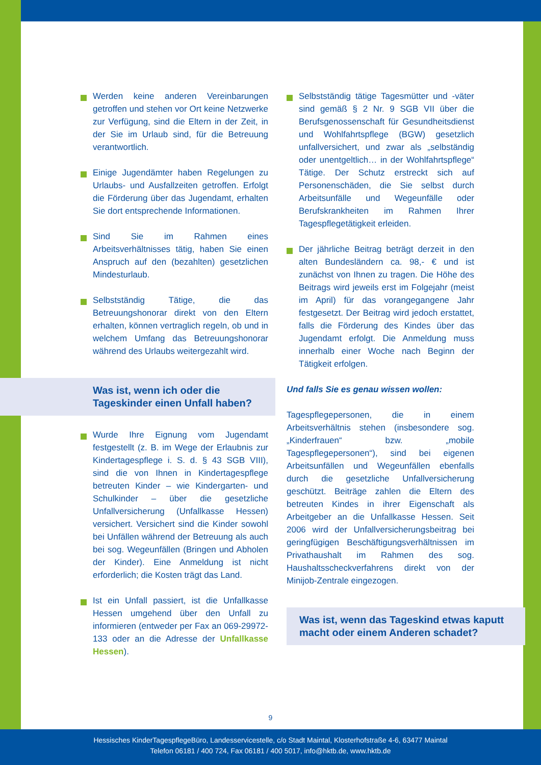Werden keine anderen Vereinbarungen getroffen und stehen vor Ort keine Netzwerke zur Verfügung, sind die Eltern in der Zeit, in der Sie im Urlaub sind, für die Betreuung verantwortlich.
Einige Jugendämter haben Regelungen zu Urlaubs- und Ausfallzeiten getroffen. Erfolgt die Förderung über das Jugendamt, erhalten Sie dort entsprechende Informationen.
Sind Sie im Rahmen eines Arbeitsverhältnisses tätig, haben Sie einen Anspruch auf den (bezahlten) gesetzlichen Mindesturlaub.
Selbstständig Tätige, die das Betreuungshonorar direkt von den Eltern erhalten, können vertraglich regeln, ob und in welchem Umfang das Betreuungshonorar während des Urlaubs weitergezahlt wird.
Was ist, wenn ich oder die
Tageskinder einen Unfall haben?
Wurde Ihre Eignung vom Jugendamt festgestellt (z. B. im Wege der Erlaubnis zur Kindertagespflege i. S. d. § 43 SGB VIII), sind die von Ihnen in Kindertagespflege betreuten Kinder – wie Kindergarten- und Schulkinder – über die gesetzliche Unfallversicherung (Unfallkasse Hessen) versichert. Versichert sind die Kinder sowohl bei Unfällen während der Betreuung als auch bei sog. Wegeunfällen (Bringen und Abholen der Kinder). Eine Anmeldung ist nicht erforderlich; die Kosten trägt das Land.
Ist ein Unfall passiert, ist die Unfallkasse Hessen umgehend über den Unfall zu informieren (entweder per Fax an 069-29972-133 oder an die Adresse der Unfallkasse Hessen).
Selbstständig tätige Tagesmütter und -väter sind gemäß § 2 Nr. 9 SGB VII über die Berufsgenossenschaft für Gesundheitsdienst und Wohlfahrtspflege (BGW) gesetzlich unfallversichert, und zwar als „selbständig oder unentgeltlich… in der Wohlfahrtspflege“ Tätige. Der Schutz erstreckt sich auf Personenschäden, die Sie selbst durch Arbeitsunfälle und Wegeunfälle oder Berufskrankheiten im Rahmen Ihrer Tagespflegetätigkeit erleiden.
Der jährliche Beitrag beträgt derzeit in den alten Bundesländern ca. 98,- € und ist zunächst von Ihnen zu tragen. Die Höhe des Beitrags wird jeweils erst im Folgejahr (meist im April) für das vorangegangene Jahr festgesetzt. Der Beitrag wird jedoch erstattet, falls die Förderung des Kindes über das Jugendamt erfolgt. Die Anmeldung muss innerhalb einer Woche nach Beginn der Tätigkeit erfolgen.
Und falls Sie es genau wissen wollen:
Tagespflegepersonen, die in einem Arbeitsverhältnis stehen (insbesondere sog. „Kinderfrauen“ bzw. „mobile Tagespflegepersonen“), sind bei eigenen Arbeitsunfällen und Wegeunfällen ebenfalls durch die gesetzliche Unfallversicherung geschützt. Beiträge zahlen die Eltern des betreuten Kindes in ihrer Eigenschaft als Arbeitgeber an die Unfallkasse Hessen. Seit 2006 wird der Unfallversicherungsbeitrag bei geringfügigen Beschäftigungsverhältnissen im Privathaushalt im Rahmen des sog. Haushaltsscheckverfahrens direkt von der Minijob-Zentrale eingezogen.
Was ist, wenn das Tageskind etwas kaputt macht oder einem Anderen schadet?
9
Hessisches KinderTagespflegeBüro, Landesservicestelle, c/o Stadt Maintal, Klosterhofstraße 4-6, 63477 Maintal
Telefon 06181 / 400 724, Fax 06181 / 400 5017, info@hktb.de, www.hktb.de